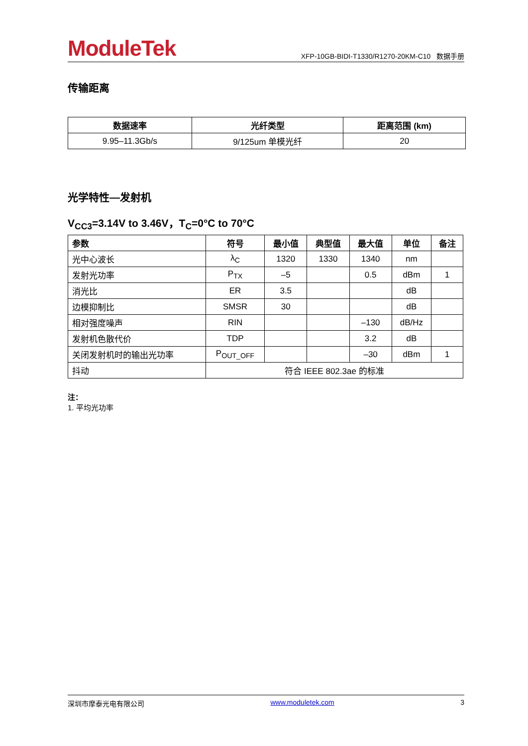ModuleTek
XFP-10GB-BIDI-T1330/R1270-20KM-C10 数据手册
传输距离
| 数据速率 | 光纤类型 | 距离范围 (km) |
| --- | --- | --- |
| 9.95–11.3Gb/s | 9/125um 单模光纤 | 20 |
光学特性—发射机
V<sub>CC3</sub>=3.14V to 3.46V，T<sub>C</sub>=0°C to 70°C
| 参数 | 符号 | 最小值 | 典型值 | 最大值 | 单位 | 备注 |
| --- | --- | --- | --- | --- | --- | --- |
| 光中心波长 | λ<sub>C</sub> | 1320 | 1330 | 1340 | nm | |
| 发射光功率 | P<sub>TX</sub> | –5 | | 0.5 | dBm | 1 |
| 消光比 | ER | 3.5 | | | dB | |
| 边模抑制比 | SMSR | 30 | | | dB | |
| 相对强度噪声 | RIN | | | –130 | dB/Hz | |
| 发射机色散代价 | TDP | | | 3.2 | dB | |
| 关闭发射机时的输出光功率 | P<sub>OUT_OFF</sub> | | | –30 | dBm | 1 |
| 抖动 | 符合 IEEE 802.3ae 的标准 | | | | | |
注：
1. 平均光功率
深圳市摩泰光电有限公司 www.moduletek.com 3